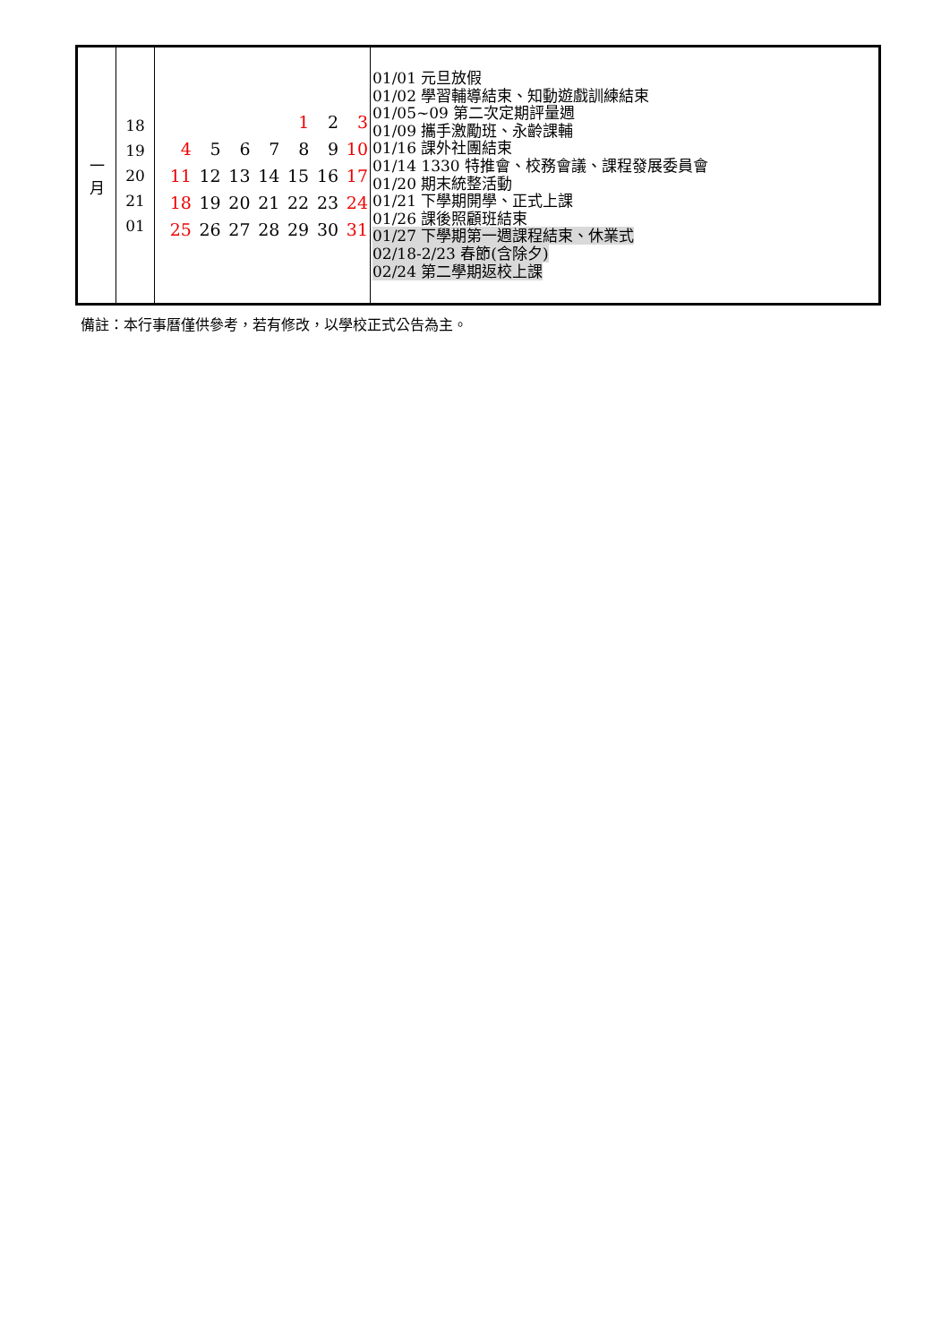| 一 月 | 18 19 20 21 01 | / / / / / 1 / 2 / 3 / / 4 / 5 / 6 / 7 / 8 / 9 / 10 / / 11 / 12 / 13 / 14 / 15 / 16 / 17 / / 18 / 19 / 20 / 21 / 22 / 23 / 24 / / 25 / 26 / 27 / 28 / 29 / 30 / 31 / | 01/01 元旦放假 01/02 學習輔導結束、知動遊戲訓練結束 01/05~09 第二次定期評量週 01/09 攜手激勵班、永齡課輔 01/16 課外社團結束 01/14 1330 特推會、校務會議、課程發展委員會 01/20 期末統整活動 01/21 下學期開學、正式上課 01/26 課後照顧班結束 01/27 下學期第一週課程結束、休業式 02/18-2/23 春節(含除夕) 02/24 第二學期返校上課 |
備註：本行事曆僅供參考，若有修改，以學校正式公告為主。